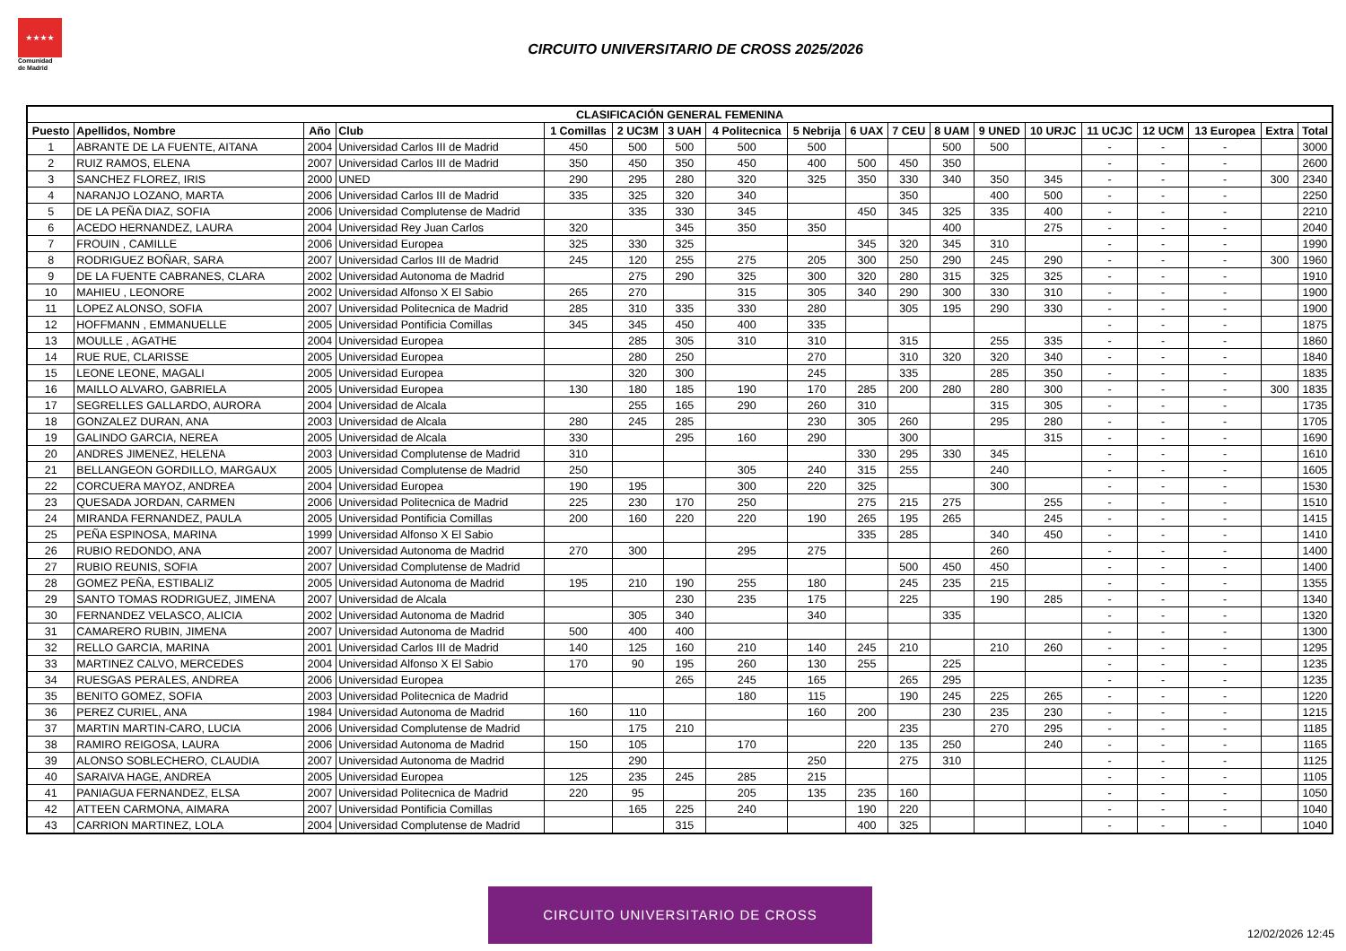★★★★
Comunidad
de Madrid
CIRCUITO UNIVERSITARIO DE CROSS 2025/2026
| CLASIFICACIÓN GENERAL FEMENINA | | | | | | | | | | | | | | | | | | |
| --- | --- | --- | --- | --- | --- | --- | --- | --- | --- | --- | --- | --- | --- | --- | --- | --- | --- | --- |
| Puesto | Apellidos, Nombre | Año | Club | 1 Comillas | 2 UC3M | 3 UAH | 4 Politecnica | 5 Nebrija | 6 UAX | 7 CEU | 8 UAM | 9 UNED | 10 URJC | 11 UCJC | 12 UCM | 13 Europea | Extra | Total |
| 1 | ABRANTE DE LA FUENTE, AITANA | 2004 | Universidad Carlos III de Madrid | 450 | 500 | 500 | 500 | 500 | | | 500 | 500 | | - | - | - | | 3000 |
| 2 | RUIZ RAMOS, ELENA | 2007 | Universidad Carlos III de Madrid | 350 | 450 | 350 | 450 | 400 | 500 | 450 | 350 | | | - | - | - | | 2600 |
| 3 | SANCHEZ FLOREZ, IRIS | 2000 | UNED | 290 | 295 | 280 | 320 | 325 | 350 | 330 | 340 | 350 | 345 | - | - | - | 300 | 2340 |
| 4 | NARANJO LOZANO, MARTA | 2006 | Universidad Carlos III de Madrid | 335 | 325 | 320 | 340 | | | 350 | | 400 | 500 | - | - | - | | 2250 |
| 5 | DE LA PEÑA DIAZ, SOFIA | 2006 | Universidad Complutense de Madrid | | 335 | 330 | 345 | | 450 | 345 | 325 | 335 | 400 | - | - | - | | 2210 |
| 6 | ACEDO HERNANDEZ, LAURA | 2004 | Universidad Rey Juan Carlos | 320 | | 345 | 350 | 350 | | | 400 | | 275 | - | - | - | | 2040 |
| 7 | FROUIN , CAMILLE | 2006 | Universidad Europea | 325 | 330 | 325 | | | 345 | 320 | 345 | 310 | | - | - | - | | 1990 |
| 8 | RODRIGUEZ BOÑAR, SARA | 2007 | Universidad Carlos III de Madrid | 245 | 120 | 255 | 275 | 205 | 300 | 250 | 290 | 245 | 290 | - | - | - | 300 | 1960 |
| 9 | DE LA FUENTE CABRANES, CLARA | 2002 | Universidad Autonoma de Madrid | | 275 | 290 | 325 | 300 | 320 | 280 | 315 | 325 | 325 | - | - | - | | 1910 |
| 10 | MAHIEU , LEONORE | 2002 | Universidad Alfonso X El Sabio | 265 | 270 | | 315 | 305 | 340 | 290 | 300 | 330 | 310 | - | - | - | | 1900 |
| 11 | LOPEZ ALONSO, SOFIA | 2007 | Universidad Politecnica de Madrid | 285 | 310 | 335 | 330 | 280 | | 305 | 195 | 290 | 330 | - | - | - | | 1900 |
| 12 | HOFFMANN , EMMANUELLE | 2005 | Universidad Pontificia Comillas | 345 | 345 | 450 | 400 | 335 | | | | | | - | - | - | | 1875 |
| 13 | MOULLE , AGATHE | 2004 | Universidad Europea | | 285 | 305 | 310 | 310 | | 315 | | 255 | 335 | - | - | - | | 1860 |
| 14 | RUE RUE, CLARISSE | 2005 | Universidad Europea | | 280 | 250 | | 270 | | 310 | 320 | 320 | 340 | - | - | - | | 1840 |
| 15 | LEONE LEONE, MAGALI | 2005 | Universidad Europea | | 320 | 300 | | 245 | | 335 | | 285 | 350 | - | - | - | | 1835 |
| 16 | MAILLO ALVARO, GABRIELA | 2005 | Universidad Europea | 130 | 180 | 185 | 190 | 170 | 285 | 200 | 280 | 280 | 300 | - | - | - | 300 | 1835 |
| 17 | SEGRELLES GALLARDO, AURORA | 2004 | Universidad de Alcala | | 255 | 165 | 290 | 260 | 310 | | | 315 | 305 | - | - | - | | 1735 |
| 18 | GONZALEZ DURAN, ANA | 2003 | Universidad de Alcala | 280 | 245 | 285 | | 230 | 305 | 260 | | 295 | 280 | - | - | - | | 1705 |
| 19 | GALINDO GARCIA, NEREA | 2005 | Universidad de Alcala | 330 | | 295 | 160 | 290 | | 300 | | | 315 | - | - | - | | 1690 |
| 20 | ANDRES JIMENEZ, HELENA | 2003 | Universidad Complutense de Madrid | 310 | | | | | 330 | 295 | 330 | 345 | | - | - | - | | 1610 |
| 21 | BELLANGEON GORDILLO, MARGAUX | 2005 | Universidad Complutense de Madrid | 250 | | | 305 | 240 | 315 | 255 | | 240 | | - | - | - | | 1605 |
| 22 | CORCUERA MAYOZ, ANDREA | 2004 | Universidad Europea | 190 | 195 | | 300 | 220 | 325 | | | 300 | | - | - | - | | 1530 |
| 23 | QUESADA JORDAN, CARMEN | 2006 | Universidad Politecnica de Madrid | 225 | 230 | 170 | 250 | | 275 | 215 | 275 | | 255 | - | - | - | | 1510 |
| 24 | MIRANDA FERNANDEZ, PAULA | 2005 | Universidad Pontificia Comillas | 200 | 160 | 220 | 220 | 190 | 265 | 195 | 265 | | 245 | - | - | - | | 1415 |
| 25 | PEÑA ESPINOSA, MARINA | 1999 | Universidad Alfonso X El Sabio | | | | | | 335 | 285 | | 340 | 450 | - | - | - | | 1410 |
| 26 | RUBIO REDONDO, ANA | 2007 | Universidad Autonoma de Madrid | 270 | 300 | | 295 | 275 | | | | 260 | | - | - | - | | 1400 |
| 27 | RUBIO REUNIS, SOFIA | 2007 | Universidad Complutense de Madrid | | | | | | | 500 | 450 | 450 | | - | - | - | | 1400 |
| 28 | GOMEZ PEÑA, ESTIBALIZ | 2005 | Universidad Autonoma de Madrid | 195 | 210 | 190 | 255 | 180 | | 245 | 235 | 215 | | - | - | - | | 1355 |
| 29 | SANTO TOMAS RODRIGUEZ, JIMENA | 2007 | Universidad de Alcala | | | 230 | 235 | 175 | | 225 | | 190 | 285 | - | - | - | | 1340 |
| 30 | FERNANDEZ VELASCO, ALICIA | 2002 | Universidad Autonoma de Madrid | | 305 | 340 | | 340 | | | 335 | | | - | - | - | | 1320 |
| 31 | CAMARERO RUBIN, JIMENA | 2007 | Universidad Autonoma de Madrid | 500 | 400 | 400 | | | | | | | | - | - | - | | 1300 |
| 32 | RELLO GARCIA, MARINA | 2001 | Universidad Carlos III de Madrid | 140 | 125 | 160 | 210 | 140 | 245 | 210 | | 210 | 260 | - | - | - | | 1295 |
| 33 | MARTINEZ CALVO, MERCEDES | 2004 | Universidad Alfonso X El Sabio | 170 | 90 | 195 | 260 | 130 | 255 | | 225 | | | - | - | - | | 1235 |
| 34 | RUESGAS PERALES, ANDREA | 2006 | Universidad Europea | | | 265 | 245 | 165 | | 265 | 295 | | | - | - | - | | 1235 |
| 35 | BENITO GOMEZ, SOFIA | 2003 | Universidad Politecnica de Madrid | | | | 180 | 115 | | 190 | 245 | 225 | 265 | - | - | - | | 1220 |
| 36 | PEREZ CURIEL, ANA | 1984 | Universidad Autonoma de Madrid | 160 | 110 | | | 160 | 200 | | 230 | 235 | 230 | - | - | - | | 1215 |
| 37 | MARTIN MARTIN-CARO, LUCIA | 2006 | Universidad Complutense de Madrid | | 175 | 210 | | | | 235 | | 270 | 295 | - | - | - | | 1185 |
| 38 | RAMIRO REIGOSA, LAURA | 2006 | Universidad Autonoma de Madrid | 150 | 105 | | 170 | | 220 | 135 | 250 | | 240 | - | - | - | | 1165 |
| 39 | ALONSO SOBLECHERO, CLAUDIA | 2007 | Universidad Autonoma de Madrid | | 290 | | | 250 | | 275 | 310 | | | - | - | - | | 1125 |
| 40 | SARAIVA HAGE, ANDREA | 2005 | Universidad Europea | 125 | 235 | 245 | 285 | 215 | | | | | | - | - | - | | 1105 |
| 41 | PANIAGUA FERNANDEZ, ELSA | 2007 | Universidad Politecnica de Madrid | 220 | 95 | | 205 | 135 | 235 | 160 | | | | - | - | - | | 1050 |
| 42 | ATTEEN CARMONA, AIMARA | 2007 | Universidad Pontificia Comillas | | 165 | 225 | 240 | | 190 | 220 | | | | - | - | - | | 1040 |
| 43 | CARRION MARTINEZ, LOLA | 2004 | Universidad Complutense de Madrid | | | 315 | | | 400 | 325 | | | | - | - | - | | 1040 |
CIRCUITO UNIVERSITARIO DE CROSS
12/02/2026 12:45